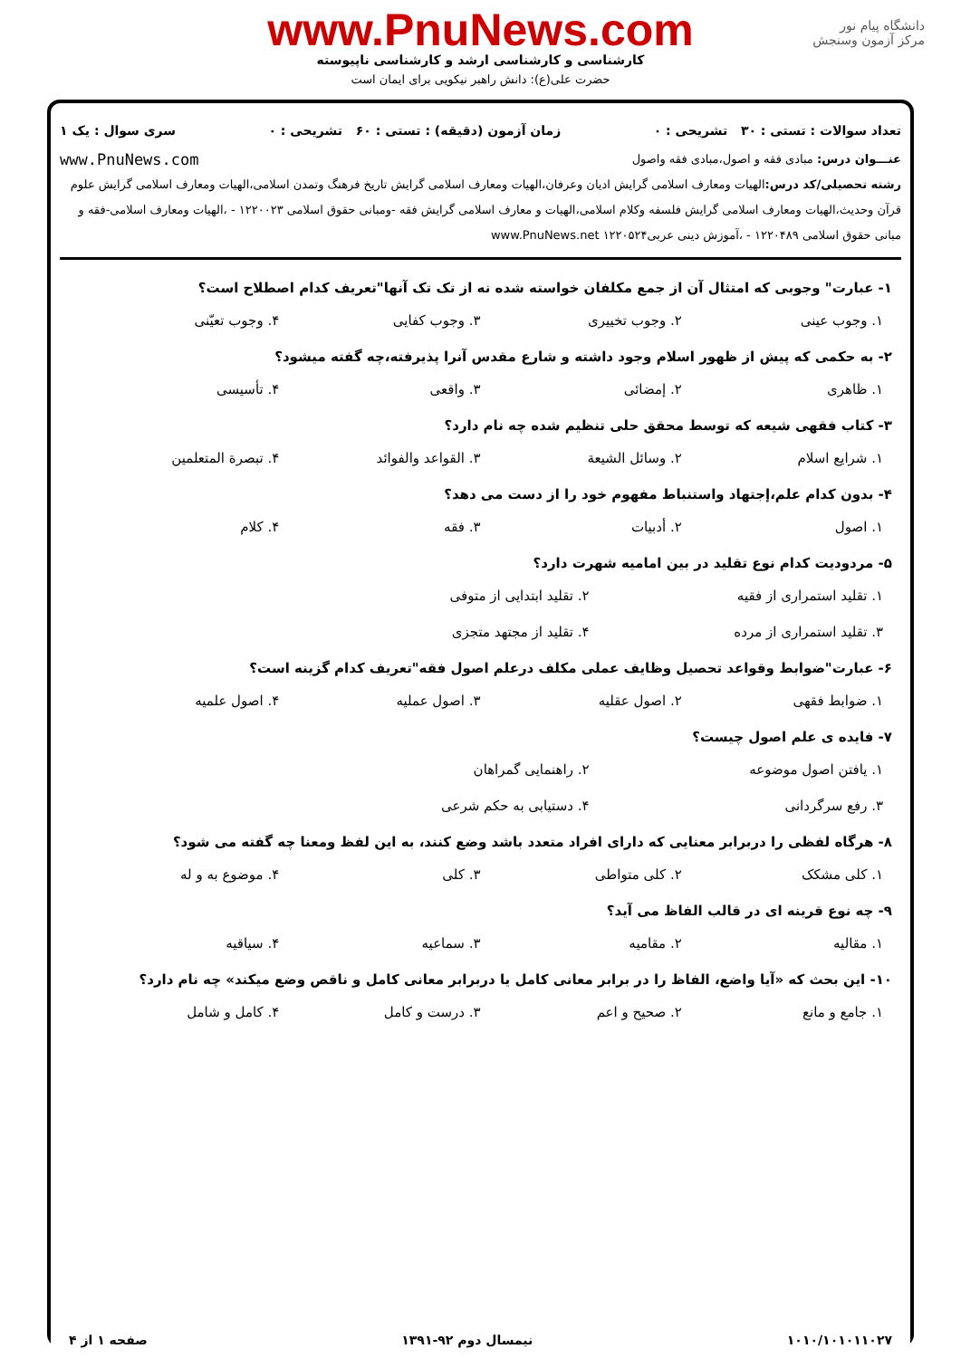دانشگاه پیام نور
مرکز آزمون وسنجش
www.PnuNews.com
کارشناسی و کارشناسی ارشد و کارشناسی ناپیوسته
حضرت علی(ع): دانش راهبر نیکویی برای ایمان است
تعداد سوالات : تستی : ۳۰ تشریحی : ۰ زمان آزمون (دقیقه) : تستی : ۶۰ تشریحی : ۰ سری سوال : یک ۱
عنـــوان درس: مبادی فقه و اصول،مبادی فقه واصول www.PnuNews.com
رشته تحصیلی/کد درس: الهیات ومعارف اسلامی گرایش ادیان وعرفان،الهیات ومعارف اسلامی گرایش تاریخ فرهنگ وتمدن اسلامی،الهیات ومعارف اسلامی گرایش علوم قرآن وحدیث،الهیات ومعارف اسلامی گرایش فلسفه وکلام اسلامی،الهیات و معارف اسلامی گرایش فقه -ومبانی حقوق اسلامی ۱۲۲۰۰۲۳ - ،الهیات ومعارف اسلامی-فقه و مبانی حقوق اسلامی ۱۲۲۰۴۸۹ - ،آموزش دینی عربی۱۲۲۰۵۲۴ www.PnuNews.net
۱- عبارت" وجوبی که امتثال آن از جمع مکلفان خواسته شده نه از تک تک آنها"تعریف کدام اصطلاح است؟
۱. وجوب عینی ۲. وجوب تخییری ۳. وجوب کفایی ۴. وجوب تعیّنی
۲- به حکمی که پیش از ظهور اسلام وجود داشته و شارع مقدس آنرا پذیرفته،چه گفته میشود؟
۱. ظاهری ۲. إمضائی ۳. واقعی ۴. تأسیسی
۳- کتاب فقهی شیعه که توسط محقق حلی تنظیم شده چه نام دارد؟
۱. شرایع اسلام ۲. وسائل الشیعة ۳. القواعد والفوائد ۴. تبصرة المتعلمین
۴- بدون کدام علم،إجتهاد واستنباط مفهوم خود را از دست می دهد؟
۱. اصول ۲. أدبیات ۳. فقه ۴. کلام
۵- مردودیت کدام نوع تقلید در بین امامیه شهرت دارد؟
۱. تقلید استمراری از فقیه ۲. تقلید ابتدایی از متوفی ۳. تقلید استمراری از مرده ۴. تقلید از مجتهد متجزی
۶- عبارت"ضوابط وقواعد تحصیل وظایف عملی مکلف درعلم اصول فقه"تعریف کدام گزینه است؟
۱. ضوابط فقهی ۲. اصول عقلیه ۳. اصول عملیه ۴. اصول علمیه
۷- فایده ی علم اصول چیست؟
۱. یافتن اصول موضوعه ۲. راهنمایی گمراهان ۳. رفع سرگردانی ۴. دستیابی به حکم شرعی
۸- هرگاه لفظی را دربرابر معنایی که دارای افراد متعدد باشد وضع کنند، به این لفظ ومعنا چه گفته می شود؟
۱. کلی مشکک ۲. کلی متواطی ۳. کلی ۴. موضوع به و له
۹- چه نوع قرینه ای در قالب الفاظ می آید؟
۱. مقالیه ۲. مقامیه ۳. سماعیه ۴. سیاقیه
۱۰- این بحث که «آیا واضع، الفاظ را در برابر معانی کامل یا دربرابر معانی کامل و ناقص وضع میکند» چه نام دارد؟
۱. جامع و مانع ۲. صحیح و اعم ۳. درست و کامل ۴. کامل و شامل
۱۰۱۰/۱۰۱۰۱۱۰۲۷ نیمسال دوم ۹۲-۱۳۹۱ صفحه ۱ از ۴